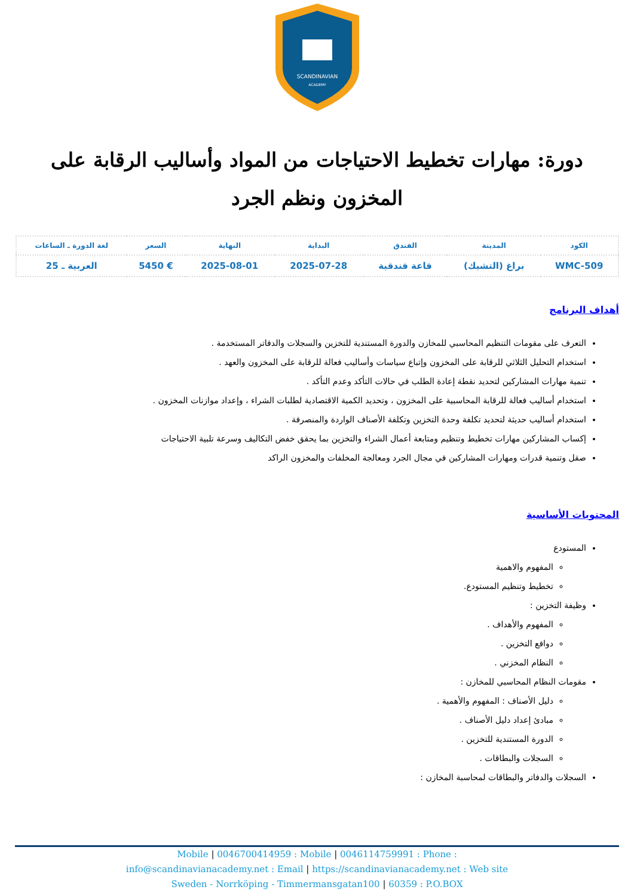SCANDINAVIAN
ACADEMY
دورة: مهارات تخطيط الاحتياجات من المواد وأساليب الرقابة على المخزون ونظم الجرد
| الكود | المدينة | الفندق | البداية | النهاية | السعر | لغة الدورة ـ الساعات |
| --- | --- | --- | --- | --- | --- | --- |
| WMC-509 | براغ (التشيك) | قاعة فندقية | 2025-07-28 | 2025-08-01 | € 5450 | العربية ـ 25 |
أهداف البرنامج
التعرف على مقومات التنظيم المحاسبي للمخازن والدورة المستندية للتخزين والسجلات والدفاتر المستخدمة .
استخدام التحليل الثلاثي للرقابة على المخزون وإتباع سياسات وأساليب فعالة للرقابة على المخزون والعهد .
تنمية مهارات المشاركين لتحديد نقطة إعادة الطلب في حالات التأكد وعدم التأكد .
استخدام أساليب فعالة للرقابة المحاسبية على المخزون ، وتحديد الكمية الاقتصادية لطلبات الشراء ، وإعداد موازنات المخزون .
استخدام أساليب حديثة لتحديد تكلفة وحدة التخزين وتكلفة الأصناف الواردة والمنصرفة .
إكساب المشاركين مهارات تخطيط وتنظيم ومتابعة أعمال الشراء والتخزين بما يحقق خفض التكاليف وسرعة تلبية الاحتياجات
صقل وتنمية قدرات ومهارات المشاركين في مجال الجرد ومعالجة المخلفات والمخزون الراكد
المحتويات الأساسية
المستودع
المفهوم والاهمية
تخطيط وتنظيم المستودع.
وظيفة التخزين :
المفهوم والأهداف .
دوافع التخزين .
النظام المخزني .
مقومات النظام المحاسبي للمخازن :
دليل الأصناف : المفهوم والأهمية .
مبادئ إعداد دليل الأصناف .
الدورة المستندية للتخزين .
السجلات والبطاقات .
السجلات والدفاتر والبطاقات لمحاسبة المخازن :
Mobile | 0046700414959 : Mobile | 0046114759991 : Phone :
info@scandinavianacademy.net : Email | https://scandinavianacademy.net : Web site
Sweden - Norrköping - Timmermansgatan100 | 60359 : P.O.BOX